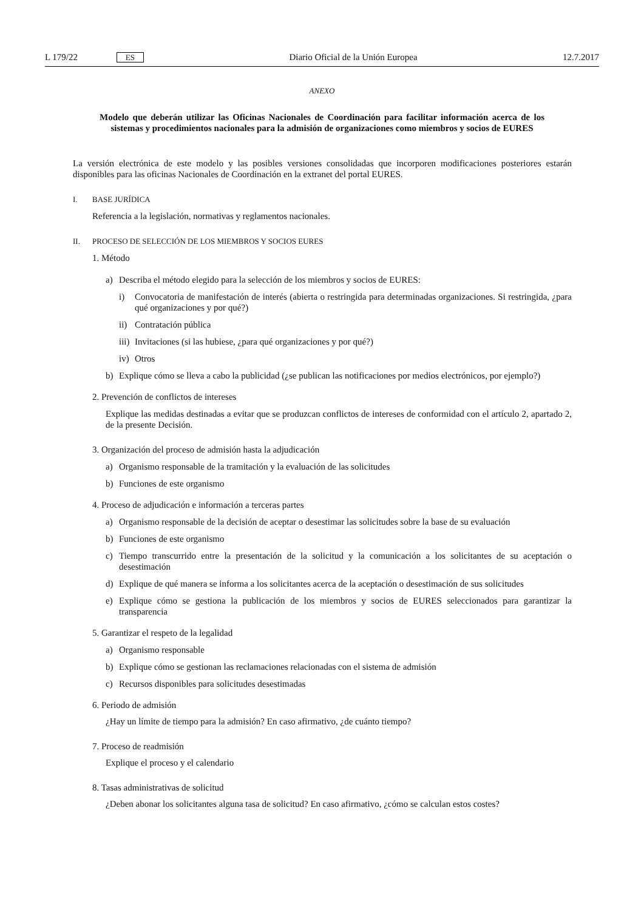L 179/22 ES Diario Oficial de la Unión Europea 12.7.2017
ANEXO
Modelo que deberán utilizar las Oficinas Nacionales de Coordinación para facilitar información acerca de los sistemas y procedimientos nacionales para la admisión de organizaciones como miembros y socios de EURES
La versión electrónica de este modelo y las posibles versiones consolidadas que incorporen modificaciones posteriores estarán disponibles para las oficinas Nacionales de Coordinación en la extranet del portal EURES.
I. BASE JURÍDICA
Referencia a la legislación, normativas y reglamentos nacionales.
II. PROCESO DE SELECCIÓN DE LOS MIEMBROS Y SOCIOS EURES
1. Método
a) Describa el método elegido para la selección de los miembros y socios de EURES:
i) Convocatoria de manifestación de interés (abierta o restringida para determinadas organizaciones. Si restringida, ¿para qué organizaciones y por qué?)
ii) Contratación pública
iii) Invitaciones (si las hubiese, ¿para qué organizaciones y por qué?)
iv) Otros
b) Explique cómo se lleva a cabo la publicidad (¿se publican las notificaciones por medios electrónicos, por ejemplo?)
2. Prevención de conflictos de intereses
Explique las medidas destinadas a evitar que se produzcan conflictos de intereses de conformidad con el artículo 2, apartado 2, de la presente Decisión.
3. Organización del proceso de admisión hasta la adjudicación
a) Organismo responsable de la tramitación y la evaluación de las solicitudes
b) Funciones de este organismo
4. Proceso de adjudicación e información a terceras partes
a) Organismo responsable de la decisión de aceptar o desestimar las solicitudes sobre la base de su evaluación
b) Funciones de este organismo
c) Tiempo transcurrido entre la presentación de la solicitud y la comunicación a los solicitantes de su aceptación o desestimación
d) Explique de qué manera se informa a los solicitantes acerca de la aceptación o desestimación de sus solicitudes
e) Explique cómo se gestiona la publicación de los miembros y socios de EURES seleccionados para garantizar la transparencia
5. Garantizar el respeto de la legalidad
a) Organismo responsable
b) Explique cómo se gestionan las reclamaciones relacionadas con el sistema de admisión
c) Recursos disponibles para solicitudes desestimadas
6. Periodo de admisión
¿Hay un límite de tiempo para la admisión? En caso afirmativo, ¿de cuánto tiempo?
7. Proceso de readmisión
Explique el proceso y el calendario
8. Tasas administrativas de solicitud
¿Deben abonar los solicitantes alguna tasa de solicitud? En caso afirmativo, ¿cómo se calculan estos costes?